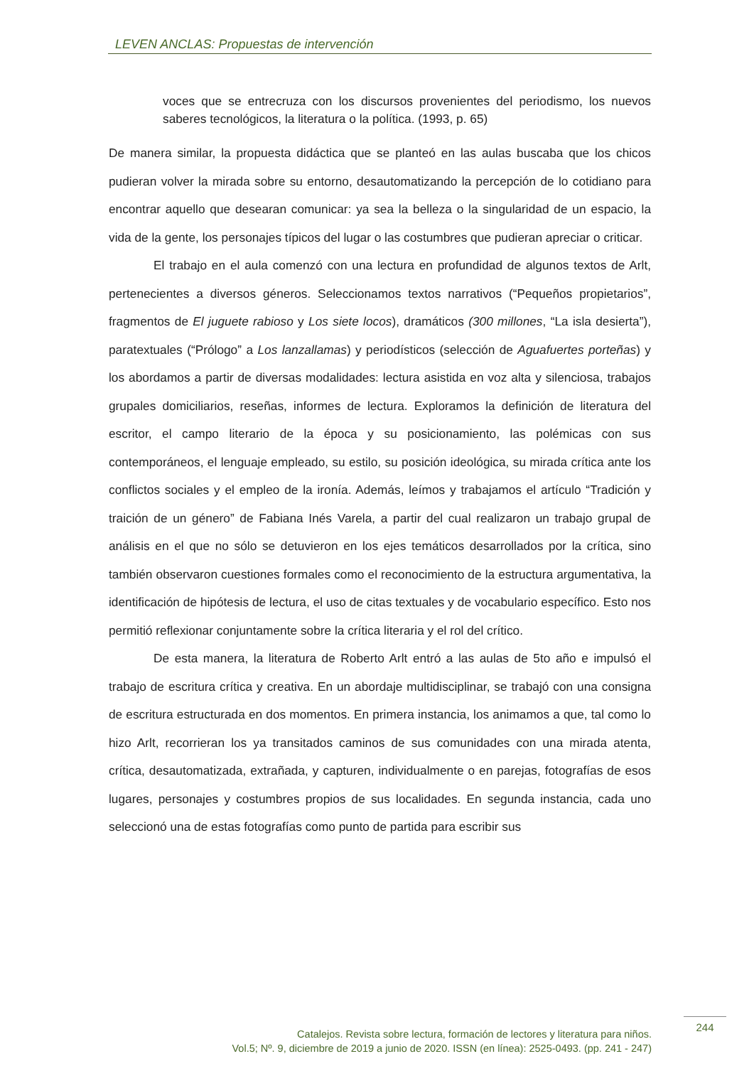LEVEN ANCLAS: Propuestas de intervención
voces que se entrecruza con los discursos provenientes del periodismo, los nuevos saberes tecnológicos, la literatura o la política. (1993, p. 65)
De manera similar, la propuesta didáctica que se planteó en las aulas buscaba que los chicos pudieran volver la mirada sobre su entorno, desautomatizando la percepción de lo cotidiano para encontrar aquello que desearan comunicar: ya sea la belleza o la singularidad de un espacio, la vida de la gente, los personajes típicos del lugar o las costumbres que pudieran apreciar o criticar.
El trabajo en el aula comenzó con una lectura en profundidad de algunos textos de Arlt, pertenecientes a diversos géneros. Seleccionamos textos narrativos (“Pequeños propietarios”, fragmentos de El juguete rabioso y Los siete locos), dramáticos (300 millones, “La isla desierta”), paratextuales (“Prólogo” a Los lanzallamas) y periodísticos (selección de Aguafuertes porteñas) y los abordamos a partir de diversas modalidades: lectura asistida en voz alta y silenciosa, trabajos grupales domiciliarios, reseñas, informes de lectura. Exploramos la definición de literatura del escritor, el campo literario de la época y su posicionamiento, las polémicas con sus contemporáneos, el lenguaje empleado, su estilo, su posición ideológica, su mirada crítica ante los conflictos sociales y el empleo de la ironía. Además, leímos y trabajamos el artículo “Tradición y traición de un género” de Fabiana Inés Varela, a partir del cual realizaron un trabajo grupal de análisis en el que no sólo se detuvieron en los ejes temáticos desarrollados por la crítica, sino también observaron cuestiones formales como el reconocimiento de la estructura argumentativa, la identificación de hipótesis de lectura, el uso de citas textuales y de vocabulario específico. Esto nos permitió reflexionar conjuntamente sobre la crítica literaria y el rol del crítico.
De esta manera, la literatura de Roberto Arlt entró a las aulas de 5to año e impulsó el trabajo de escritura crítica y creativa. En un abordaje multidisciplinar, se trabajó con una consigna de escritura estructurada en dos momentos. En primera instancia, los animamos a que, tal como lo hizo Arlt, recorrieran los ya transitados caminos de sus comunidades con una mirada atenta, crítica, desautomatizada, extrañada, y capturen, individualmente o en parejas, fotografías de esos lugares, personajes y costumbres propios de sus localidades. En segunda instancia, cada uno seleccionó una de estas fotografías como punto de partida para escribir sus
Catalejos. Revista sobre lectura, formación de lectores y literatura para niños.
Vol.5; Nº. 9, diciembre de 2019 a junio de 2020. ISSN (en línea): 2525-0493. (pp. 241 - 247)
244